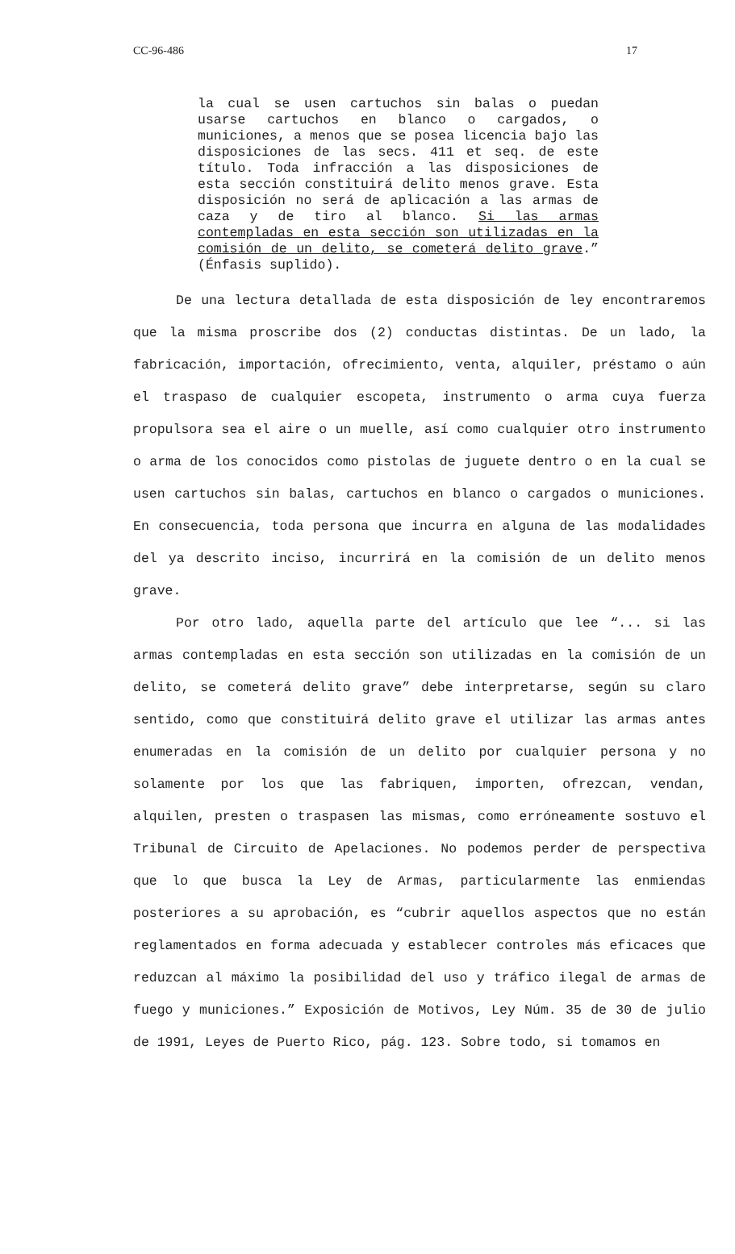CC-96-486 17
la cual se usen cartuchos sin balas o puedan usarse cartuchos en blanco o cargados, o municiones, a menos que se posea licencia bajo las disposiciones de las secs. 411 et seq. de este título. Toda infracción a las disposiciones de esta sección constituirá delito menos grave. Esta disposición no será de aplicación a las armas de caza y de tiro al blanco. Si las armas contempladas en esta sección son utilizadas en la comisión de un delito, se cometerá delito grave.” (Énfasis suplido).
De una lectura detallada de esta disposición de ley encontraremos que la misma proscribe dos (2) conductas distintas. De un lado, la fabricación, importación, ofrecimiento, venta, alquiler, préstamo o aún el traspaso de cualquier escopeta, instrumento o arma cuya fuerza propulsora sea el aire o un muelle, así como cualquier otro instrumento o arma de los conocidos como pistolas de juguete dentro o en la cual se usen cartuchos sin balas, cartuchos en blanco o cargados o municiones. En consecuencia, toda persona que incurra en alguna de las modalidades del ya descrito inciso, incurrirá en la comisión de un delito menos grave.
Por otro lado, aquella parte del artículo que lee “... si las armas contempladas en esta sección son utilizadas en la comisión de un delito, se cometerá delito grave” debe interpretarse, según su claro sentido, como que constituirá delito grave el utilizar las armas antes enumeradas en la comisión de un delito por cualquier persona y no solamente por los que las fabriquen, importen, ofrezcan, vendan, alquilen, presten o traspasen las mismas, como erróneamente sostuvo el Tribunal de Circuito de Apelaciones. No podemos perder de perspectiva que lo que busca la Ley de Armas, particularmente las enmiendas posteriores a su aprobación, es “cubrir aquellos aspectos que no están reglamentados en forma adecuada y establecer controles más eficaces que reduzcan al máximo la posibilidad del uso y tráfico ilegal de armas de fuego y municiones.” Exposición de Motivos, Ley Núm. 35 de 30 de julio de 1991, Leyes de Puerto Rico, pág. 123. Sobre todo, si tomamos en